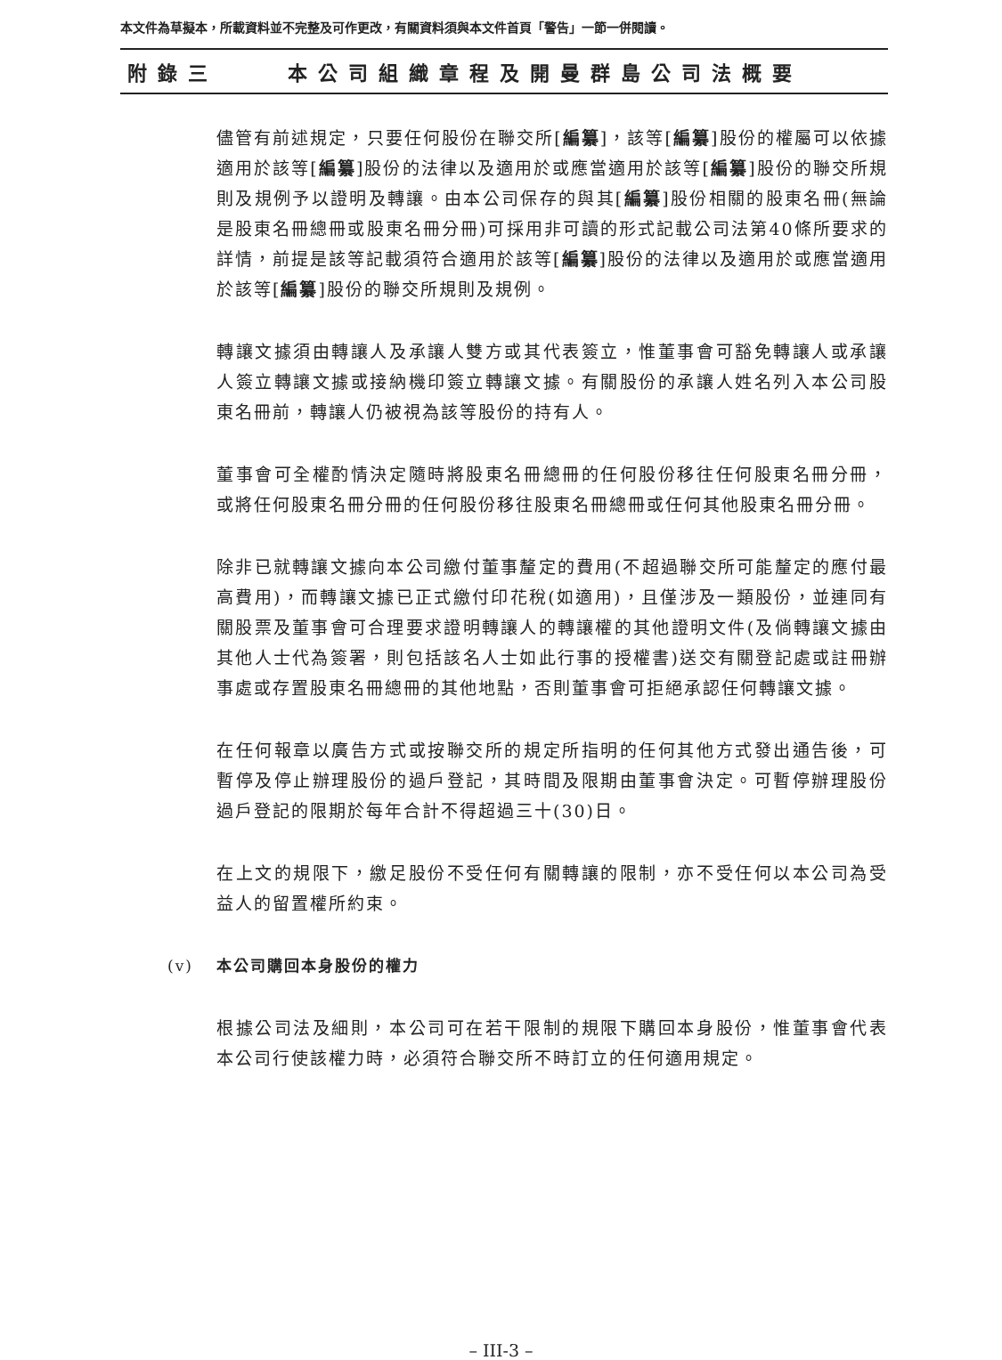本文件為草擬本，所載資料並不完整及可作更改，有關資料須與本文件首頁「警告」一節一併閱讀。
附錄三 本公司組織章程及開曼群島公司法概要
儘管有前述規定，只要任何股份在聯交所[編纂]，該等[編纂]股份的權屬可以依據適用於該等[編纂]股份的法律以及適用於或應當適用於該等[編纂]股份的聯交所規則及規例予以證明及轉讓。由本公司保存的與其[編纂]股份相關的股東名冊(無論是股東名冊總冊或股東名冊分冊)可採用非可讀的形式記載公司法第40條所要求的詳情，前提是該等記載須符合適用於該等[編纂]股份的法律以及適用於或應當適用於該等[編纂]股份的聯交所規則及規例。
轉讓文據須由轉讓人及承讓人雙方或其代表簽立，惟董事會可豁免轉讓人或承讓人簽立轉讓文據或接納機印簽立轉讓文據。有關股份的承讓人姓名列入本公司股東名冊前，轉讓人仍被視為該等股份的持有人。
董事會可全權酌情決定隨時將股東名冊總冊的任何股份移往任何股東名冊分冊，或將任何股東名冊分冊的任何股份移往股東名冊總冊或任何其他股東名冊分冊。
除非已就轉讓文據向本公司繳付董事釐定的費用(不超過聯交所可能釐定的應付最高費用)，而轉讓文據已正式繳付印花稅(如適用)，且僅涉及一類股份，並連同有關股票及董事會可合理要求證明轉讓人的轉讓權的其他證明文件(及倘轉讓文據由其他人士代為簽署，則包括該名人士如此行事的授權書)送交有關登記處或註冊辦事處或存置股東名冊總冊的其他地點，否則董事會可拒絕承認任何轉讓文據。
在任何報章以廣告方式或按聯交所的規定所指明的任何其他方式發出通告後，可暫停及停止辦理股份的過戶登記，其時間及限期由董事會決定。可暫停辦理股份過戶登記的限期於每年合計不得超過三十(30)日。
在上文的規限下，繳足股份不受任何有關轉讓的限制，亦不受任何以本公司為受益人的留置權所約束。
(v) 本公司購回本身股份的權力
根據公司法及細則，本公司可在若干限制的規限下購回本身股份，惟董事會代表本公司行使該權力時，必須符合聯交所不時訂立的任何適用規定。
– III-3 –